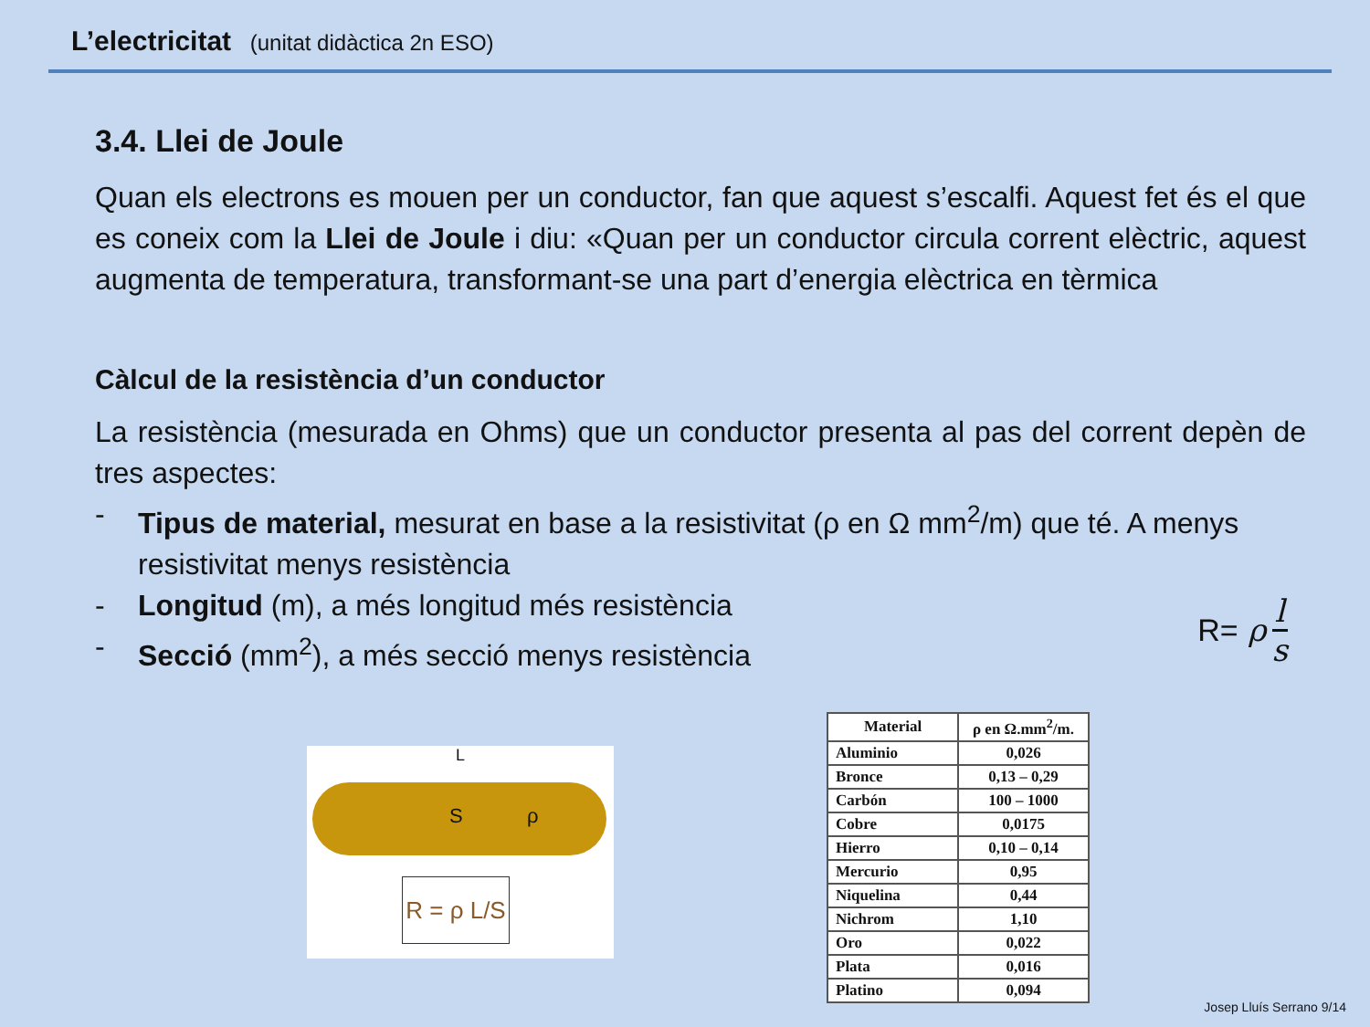L’electricitat (unitat didàctica 2n ESO)
3.4. Llei de Joule
Quan els electrons es mouen per un conductor, fan que aquest s’escalfi. Aquest fet és el que es coneix com la Llei de Joule i diu: «Quan per un conductor circula corrent elèctric, aquest augmenta de temperatura, transformant-se una part d’energia elèctrica en tèrmica
Càlcul de la resistència d’un conductor
La resistència (mesurada en Ohms) que un conductor presenta al pas del corrent depèn de tres aspectes:
- Tipus de material, mesurat en base a la resistivitat (ρ en Ω mm<sup>2</sup>/m) que té. A menys resistivitat menys resistència
- Longitud (m), a més longitud més resistència
- Secció (mm<sup>2</sup>), a més secció menys resistència
R= ρ l s
L
S ρ
R = ρ L/S
| Material | ρ en Ω.mm<sup>2</sup>/m. |
| --- | --- |
| Aluminio | 0,026 |
| Bronce | 0,13 – 0,29 |
| Carbón | 100 – 1000 |
| Cobre | 0,0175 |
| Hierro | 0,10 – 0,14 |
| Mercurio | 0,95 |
| Niquelina | 0,44 |
| Nichrom | 1,10 |
| Oro | 0,022 |
| Plata | 0,016 |
| Platino | 0,094 |
Josep Lluís Serrano 9/14